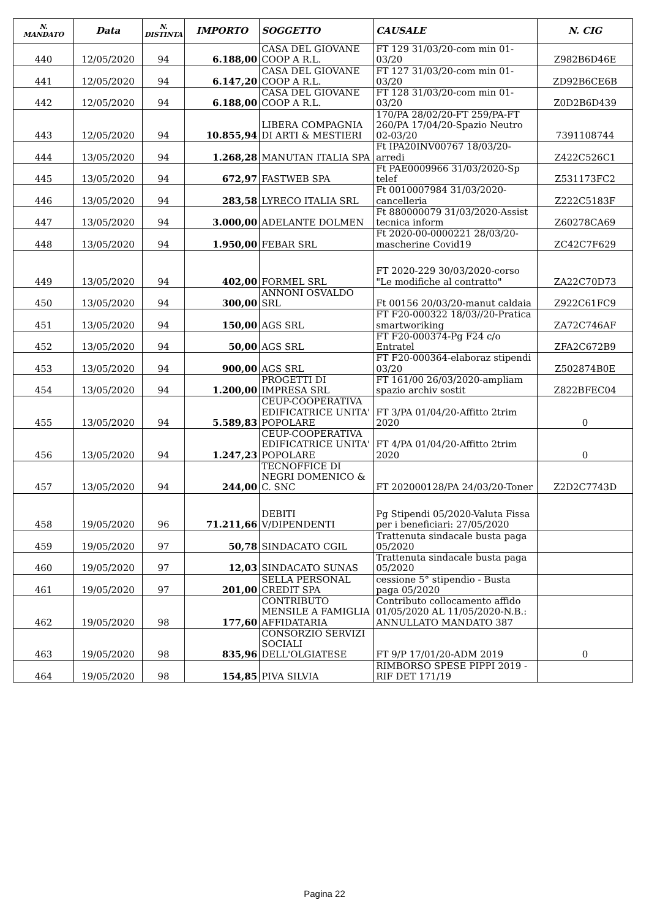| N. MANDATO | Data | N. DISTINTA | IMPORTO | SOGGETTO | CAUSALE | N. CIG |
| --- | --- | --- | --- | --- | --- | --- |
| 440 | 12/05/2020 | 94 | 6.188,00 | CASA DEL GIOVANE COOP A R.L. | FT 129 31/03/20-com min 01-03/20 | Z982B6D46E |
| 441 | 12/05/2020 | 94 | 6.147,20 | CASA DEL GIOVANE COOP A R.L. | FT 127 31/03/20-com min 01-03/20 | ZD92B6CE6B |
| 442 | 12/05/2020 | 94 | 6.188,00 | CASA DEL GIOVANE COOP A R.L. | FT 128 31/03/20-com min 01-03/20 | Z0D2B6D439 |
| 443 | 12/05/2020 | 94 | 10.855,94 | LIBERA COMPAGNIA DI ARTI & MESTIERI | 170/PA 28/02/20-FT 259/PA-FT 260/PA 17/04/20-Spazio Neutro 02-03/20 | 7391108744 |
| 444 | 13/05/2020 | 94 | 1.268,28 | MANUTAN ITALIA SPA | Ft IPA20INV00767 18/03/20-arredi | Z422C526C1 |
| 445 | 13/05/2020 | 94 | 672,97 | FASTWEB SPA | Ft PAE0009966 31/03/2020-Sp telef | Z531173FC2 |
| 446 | 13/05/2020 | 94 | 283,58 | LYRECO ITALIA SRL | Ft 0010007984 31/03/2020-cancelleria | Z222C5183F |
| 447 | 13/05/2020 | 94 | 3.000,00 | ADELANTE DOLMEN | Ft 880000079 31/03/2020-Assist tecnica inform | Z60278CA69 |
| 448 | 13/05/2020 | 94 | 1.950,00 | FEBAR SRL | Ft 2020-00-0000221 28/03/20-mascherine Covid19 | ZC42C7F629 |
| 449 | 13/05/2020 | 94 | 402,00 | FORMEL SRL | FT 2020-229 30/03/2020-corso "Le modifiche al contratto" | ZA22C70D73 |
| 450 | 13/05/2020 | 94 | 300,00 | ANNONI OSVALDO SRL | Ft 00156 20/03/20-manut caldaia | Z922C61FC9 |
| 451 | 13/05/2020 | 94 | 150,00 | AGS SRL | FT F20-000322 18/03//20-Pratica smartworiking | ZA72C746AF |
| 452 | 13/05/2020 | 94 | 50,00 | AGS SRL | FT F20-000374-Pg F24 c/o Entratel | ZFA2C672B9 |
| 453 | 13/05/2020 | 94 | 900,00 | AGS SRL | FT F20-000364-elaboraz stipendi 03/20 | Z502874B0E |
| 454 | 13/05/2020 | 94 | 1.200,00 | PROGETTI DI IMPRESA SRL | FT 161/00 26/03/2020-ampliam spazio archiv sostit | Z822BFEC04 |
| 455 | 13/05/2020 | 94 | 5.589,83 | CEUP-COOPERATIVA EDIFICATRICE UNITA' POPOLARE | FT 3/PA 01/04/20-Affitto 2trim 2020 | 0 |
| 456 | 13/05/2020 | 94 | 1.247,23 | CEUP-COOPERATIVA EDIFICATRICE UNITA' POPOLARE | FT 4/PA 01/04/20-Affitto 2trim 2020 | 0 |
| 457 | 13/05/2020 | 94 | 244,00 | TECNOFFICE DI NEGRI DOMENICO & C. SNC | FT 202000128/PA 24/03/20-Toner | Z2D2C7743D |
| 458 | 19/05/2020 | 96 | 71.211,66 | DEBITI V/DIPENDENTI | Pg Stipendi 05/2020-Valuta Fissa per i beneficiari: 27/05/2020 | |
| 459 | 19/05/2020 | 97 | 50,78 | SINDACATO CGIL | Trattenuta sindacale busta paga 05/2020 | |
| 460 | 19/05/2020 | 97 | 12,03 | SINDACATO SUNAS | Trattenuta sindacale busta paga 05/2020 | |
| 461 | 19/05/2020 | 97 | 201,00 | SELLA PERSONAL CREDIT SPA | cessione 5° stipendio - Busta paga 05/2020 | |
| 462 | 19/05/2020 | 98 | 177,60 | CONTRIBUTO MENSILE A FAMIGLIA AFFIDATARIA | Contributo collocamento affido 01/05/2020 AL 11/05/2020-N.B.: ANNULLATO MANDATO 387 | |
| 463 | 19/05/2020 | 98 | 835,96 | CONSORZIO SERVIZI SOCIALI DELL'OLGIATESE | FT 9/P 17/01/20-ADM 2019 | 0 |
| 464 | 19/05/2020 | 98 | 154,85 | PIVA SILVIA | RIMBORSO SPESE PIPPI 2019 - RIF DET 171/19 | |
Pagina 22